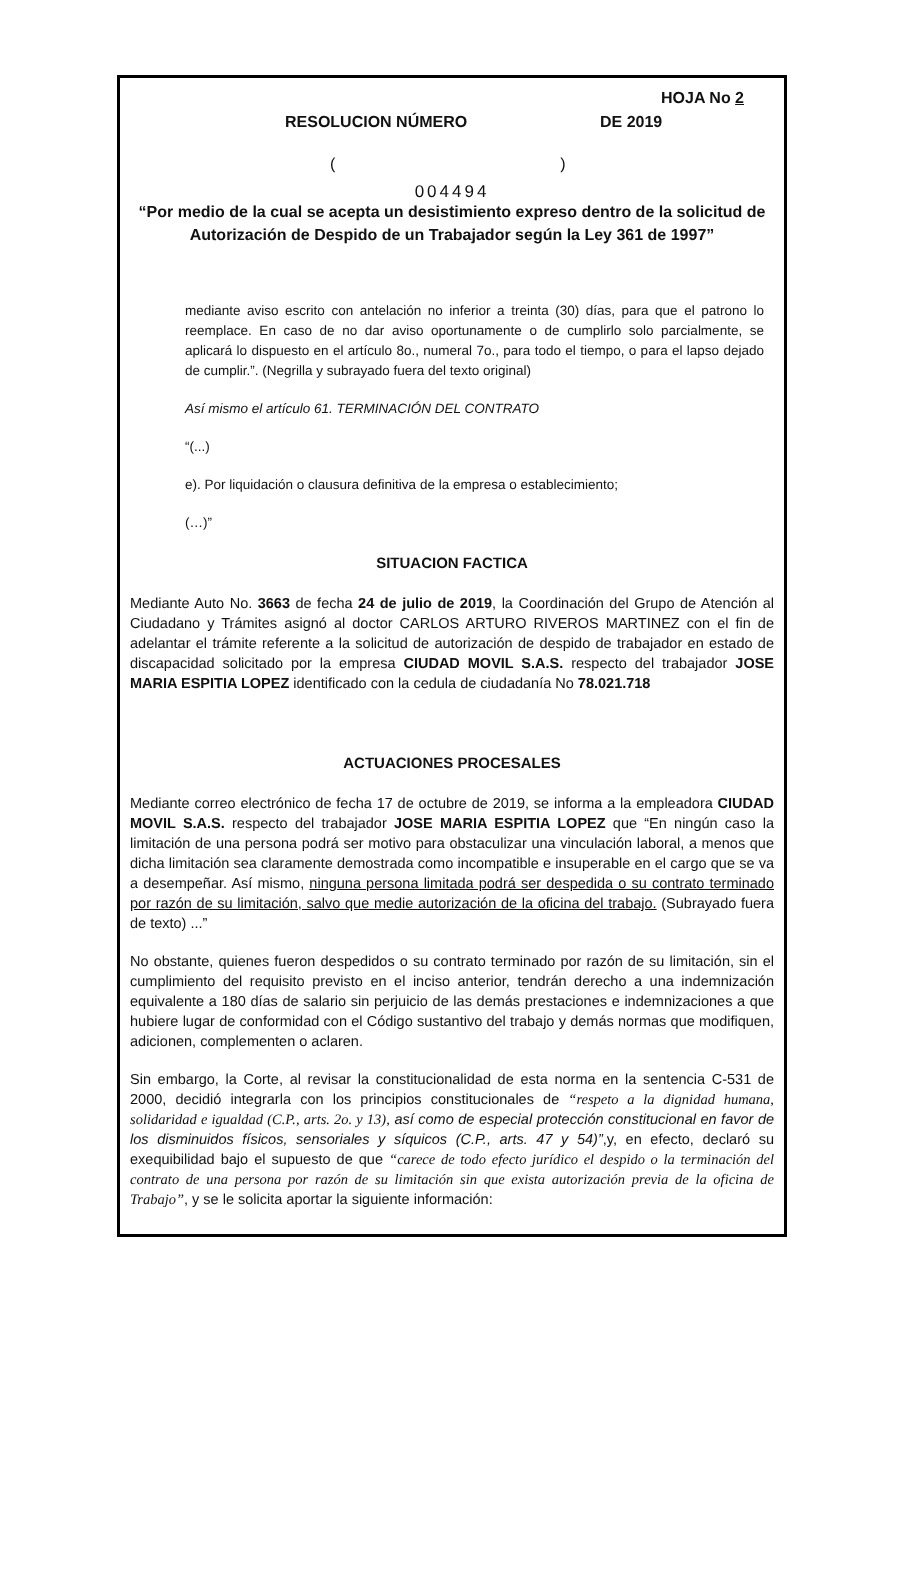HOJA No 2
RESOLUCION NÚMERO DE 2019
()
004494
“Por medio de la cual se acepta un desistimiento expreso dentro de la solicitud de Autorización de Despido de un Trabajador según la Ley 361 de 1997”
mediante aviso escrito con antelación no inferior a treinta (30) días, para que el patrono lo reemplace. En caso de no dar aviso oportunamente o de cumplirlo solo parcialmente, se aplicará lo dispuesto en el artículo 8o., numeral 7o., para todo el tiempo, o para el lapso dejado de cumplir.”. (Negrilla y subrayado fuera del texto original)
Así mismo el artículo 61. TERMINACIÓN DEL CONTRATO
“(...)
e). Por liquidación o clausura definitiva de la empresa o establecimiento;
(…)”
SITUACION FACTICA
Mediante Auto No. 3663 de fecha 24 de julio de 2019, la Coordinación del Grupo de Atención al Ciudadano y Trámites asignó al doctor CARLOS ARTURO RIVEROS MARTINEZ con el fin de adelantar el trámite referente a la solicitud de autorización de despido de trabajador en estado de discapacidad solicitado por la empresa CIUDAD MOVIL S.A.S. respecto del trabajador JOSE MARIA ESPITIA LOPEZ identificado con la cedula de ciudadanía No 78.021.718
ACTUACIONES PROCESALES
Mediante correo electrónico de fecha 17 de octubre de 2019, se informa a la empleadora CIUDAD MOVIL S.A.S. respecto del trabajador JOSE MARIA ESPITIA LOPEZ que “En ningún caso la limitación de una persona podrá ser motivo para obstaculizar una vinculación laboral, a menos que dicha limitación sea claramente demostrada como incompatible e insuperable en el cargo que se va a desempeñar. Así mismo, ninguna persona limitada podrá ser despedida o su contrato terminado por razón de su limitación, salvo que medie autorización de la oficina del trabajo. (Subrayado fuera de texto) ...”
No obstante, quienes fueron despedidos o su contrato terminado por razón de su limitación, sin el cumplimiento del requisito previsto en el inciso anterior, tendrán derecho a una indemnización equivalente a 180 días de salario sin perjuicio de las demás prestaciones e indemnizaciones a que hubiere lugar de conformidad con el Código sustantivo del trabajo y demás normas que modifiquen, adicionen, complementen o aclaren.
Sin embargo, la Corte, al revisar la constitucionalidad de esta norma en la sentencia C-531 de 2000, decidió integrarla con los principios constitucionales de “respeto a la dignidad humana, solidaridad e igualdad (C.P., arts. 2o. y 13), así como de especial protección constitucional en favor de los disminuidos físicos, sensoriales y síquicos (C.P., arts. 47 y 54)”,y, en efecto, declaró su exequibilidad bajo el supuesto de que “carece de todo efecto jurídico el despido o la terminación del contrato de una persona por razón de su limitación sin que exista autorización previa de la oficina de Trabajo”, y se le solicita aportar la siguiente información: